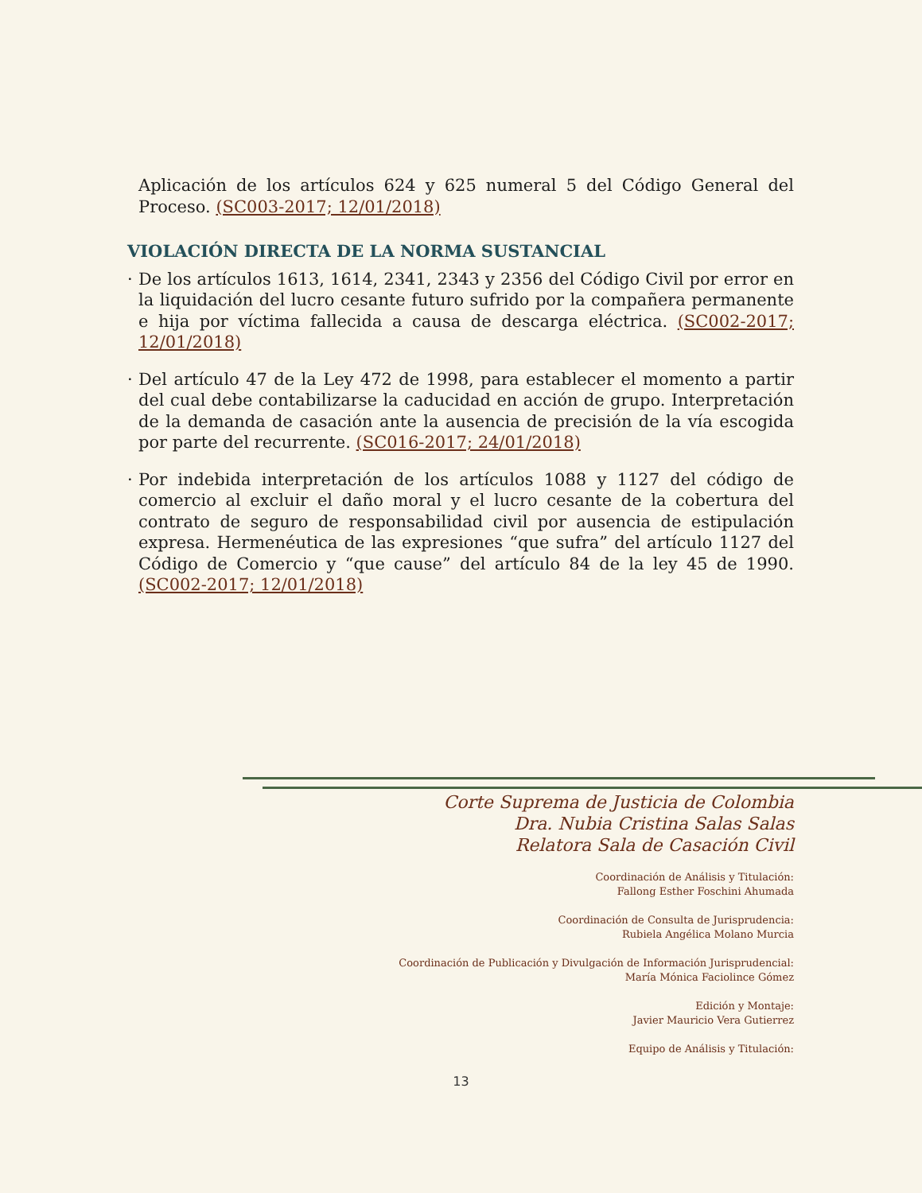Aplicación de los artículos 624 y 625 numeral 5 del Código General del Proceso. (SC003-2017; 12/01/2018)
VIOLACIÓN DIRECTA DE LA NORMA SUSTANCIAL
· De los artículos 1613, 1614, 2341, 2343 y 2356 del Código Civil por error en la liquidación del lucro cesante futuro sufrido por la compañera permanente e hija por víctima fallecida a causa de descarga eléctrica. (SC002-2017; 12/01/2018)
· Del artículo 47 de la Ley 472 de 1998, para establecer el momento a partir del cual debe contabilizarse la caducidad en acción de grupo. Interpretación de la demanda de casación ante la ausencia de precisión de la vía escogida por parte del recurrente. (SC016-2017; 24/01/2018)
· Por indebida interpretación de los artículos 1088 y 1127 del código de comercio al excluir el daño moral y el lucro cesante de la cobertura del contrato de seguro de responsabilidad civil por ausencia de estipulación expresa. Hermenéutica de las expresiones “que sufra” del artículo 1127 del Código de Comercio y “que cause” del artículo 84 de la ley 45 de 1990. (SC002-2017; 12/01/2018)
Corte Suprema de Justicia de Colombia
Dra. Nubia Cristina Salas Salas
Relatora Sala de Casación Civil
Coordinación de Análisis y Titulación:
Fallong Esther Foschini Ahumada
Coordinación de Consulta de Jurisprudencia:
Rubiela Angélica Molano Murcia
Coordinación de Publicación y Divulgación de Información Jurisprudencial:
María Mónica Faciolince Gómez
Edición y Montaje:
Javier Mauricio Vera Gutierrez
Equipo de Análisis y Titulación:
13